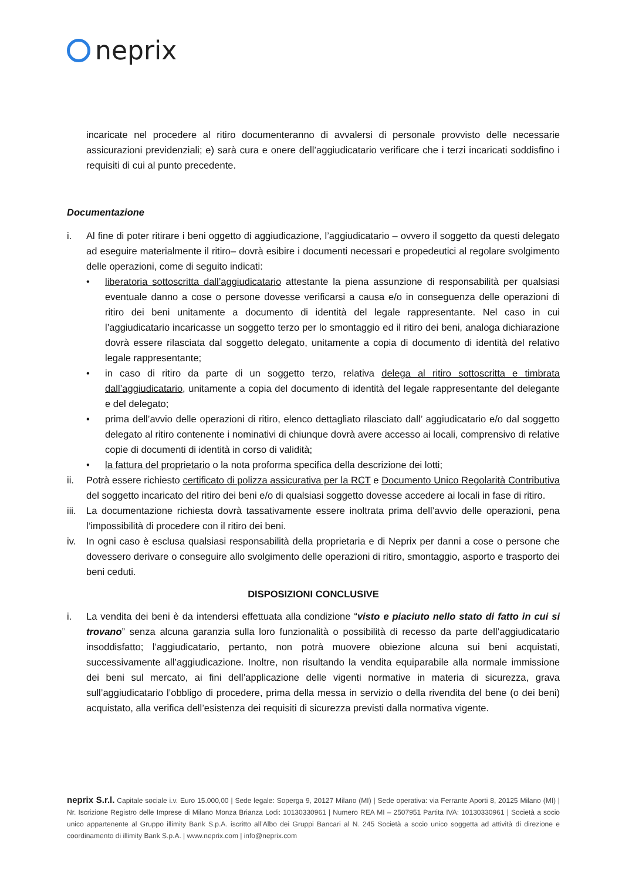neprix
incaricate nel procedere al ritiro documenteranno di avvalersi di personale provvisto delle necessarie assicurazioni previdenziali; e) sarà cura e onere dell’aggiudicatario verificare che i terzi incaricati soddisfino i requisiti di cui al punto precedente.
Documentazione
i. Al fine di poter ritirare i beni oggetto di aggiudicazione, l’aggiudicatario – ovvero il soggetto da questi delegato ad eseguire materialmente il ritiro– dovrà esibire i documenti necessari e propedeutici al regolare svolgimento delle operazioni, come di seguito indicati:
• liberatoria sottoscritta dall’aggiudicatario attestante la piena assunzione di responsabilità per qualsiasi eventuale danno a cose o persone dovesse verificarsi a causa e/o in conseguenza delle operazioni di ritiro dei beni unitamente a documento di identità del legale rappresentante. Nel caso in cui l’aggiudicatario incaricasse un soggetto terzo per lo smontaggio ed il ritiro dei beni, analoga dichiarazione dovrà essere rilasciata dal soggetto delegato, unitamente a copia di documento di identità del relativo legale rappresentante;
• in caso di ritiro da parte di un soggetto terzo, relativa delega al ritiro sottoscritta e timbrata dall’aggiudicatario, unitamente a copia del documento di identità del legale rappresentante del delegante e del delegato;
• prima dell’avvio delle operazioni di ritiro, elenco dettagliato rilasciato dall’ aggiudicatario e/o dal soggetto delegato al ritiro contenente i nominativi di chiunque dovrà avere accesso ai locali, comprensivo di relative copie di documenti di identità in corso di validità;
• la fattura del proprietario o la nota proforma specifica della descrizione dei lotti;
ii. Potrà essere richiesto certificato di polizza assicurativa per la RCT e Documento Unico Regolarità Contributiva del soggetto incaricato del ritiro dei beni e/o di qualsiasi soggetto dovesse accedere ai locali in fase di ritiro.
iii.
La documentazione richiesta dovrà tassativamente essere inoltrata prima dell’avvio delle operazioni, pena l’impossibilità di procedere con il ritiro dei beni.
iv. In ogni caso è esclusa qualsiasi responsabilità della proprietaria e di Neprix per danni a cose o persone che dovessero derivare o conseguire allo svolgimento delle operazioni di ritiro, smontaggio, asporto e trasporto dei beni ceduti.
DISPOSIZIONI CONCLUSIVE
i. La vendita dei beni è da intendersi effettuata alla condizione “visto e piaciuto nello stato di fatto in cui si trovano” senza alcuna garanzia sulla loro funzionalità o possibilità di recesso da parte dell’aggiudicatario insoddisfatto; l’aggiudicatario, pertanto, non potrà muovere obiezione alcuna sui beni acquistati, successivamente all’aggiudicazione. Inoltre, non risultando la vendita equiparabile alla normale immissione dei beni sul mercato, ai fini dell’applicazione delle vigenti normative in materia di sicurezza, grava sull’aggiudicatario l’obbligo di procedere, prima della messa in servizio o della rivendita del bene (o dei beni) acquistato, alla verifica dell’esistenza dei requisiti di sicurezza previsti dalla normativa vigente.
neprix S.r.l. Capitale sociale i.v. Euro 15.000,00 | Sede legale: Soperga 9, 20127 Milano (MI) | Sede operativa: via Ferrante Aporti 8, 20125 Milano (MI) | Nr. Iscrizione Registro delle Imprese di Milano Monza Brianza Lodi: 10130330961 | Numero REA MI – 2507951 Partita IVA: 10130330961 | Società a socio unico appartenente al Gruppo illimity Bank S.p.A. iscritto all’Albo dei Gruppi Bancari al N. 245 Società a socio unico soggetta ad attività di direzione e coordinamento di illimity Bank S.p.A. | www.neprix.com | info@neprix.com